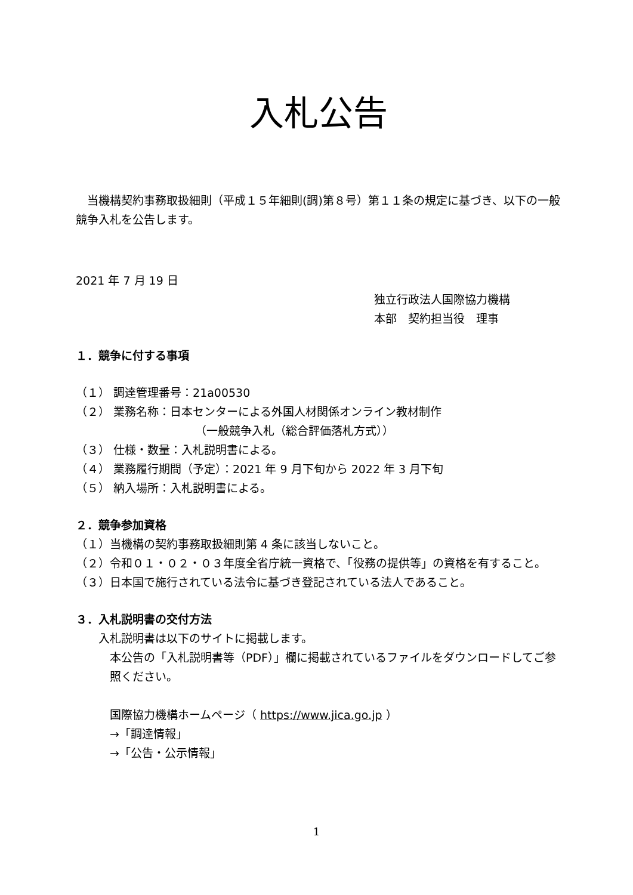入札公告
当機構契約事務取扱細則（平成１５年細則(調)第８号）第１１条の規定に基づき、以下の一般競争入札を公告します。
2021 年 7 月 19 日
独立行政法人国際協力機構
本部　契約担当役　理事
１．競争に付する事項
（１） 調達管理番号：21a00530
（２） 業務名称：日本センターによる外国人材関係オンライン教材制作
（一般競争入札（総合評価落札方式））
（３） 仕様・数量：入札説明書による。
（４） 業務履行期間（予定）：2021 年 9 月下旬から 2022 年 3 月下旬
（５） 納入場所：入札説明書による。
２．競争参加資格
（１）当機構の契約事務取扱細則第 4 条に該当しないこと。
（２）令和０１・０２・０３年度全省庁統一資格で、「役務の提供等」の資格を有すること。
（３）日本国で施行されている法令に基づき登記されている法人であること。
３．入札説明書の交付方法
入札説明書は以下のサイトに掲載します。
本公告の「入札説明書等（PDF）」欄に掲載されているファイルをダウンロードしてご参照ください。
国際協力機構ホームページ（ https://www.jica.go.jp ）
→「調達情報」
→「公告・公示情報」
1